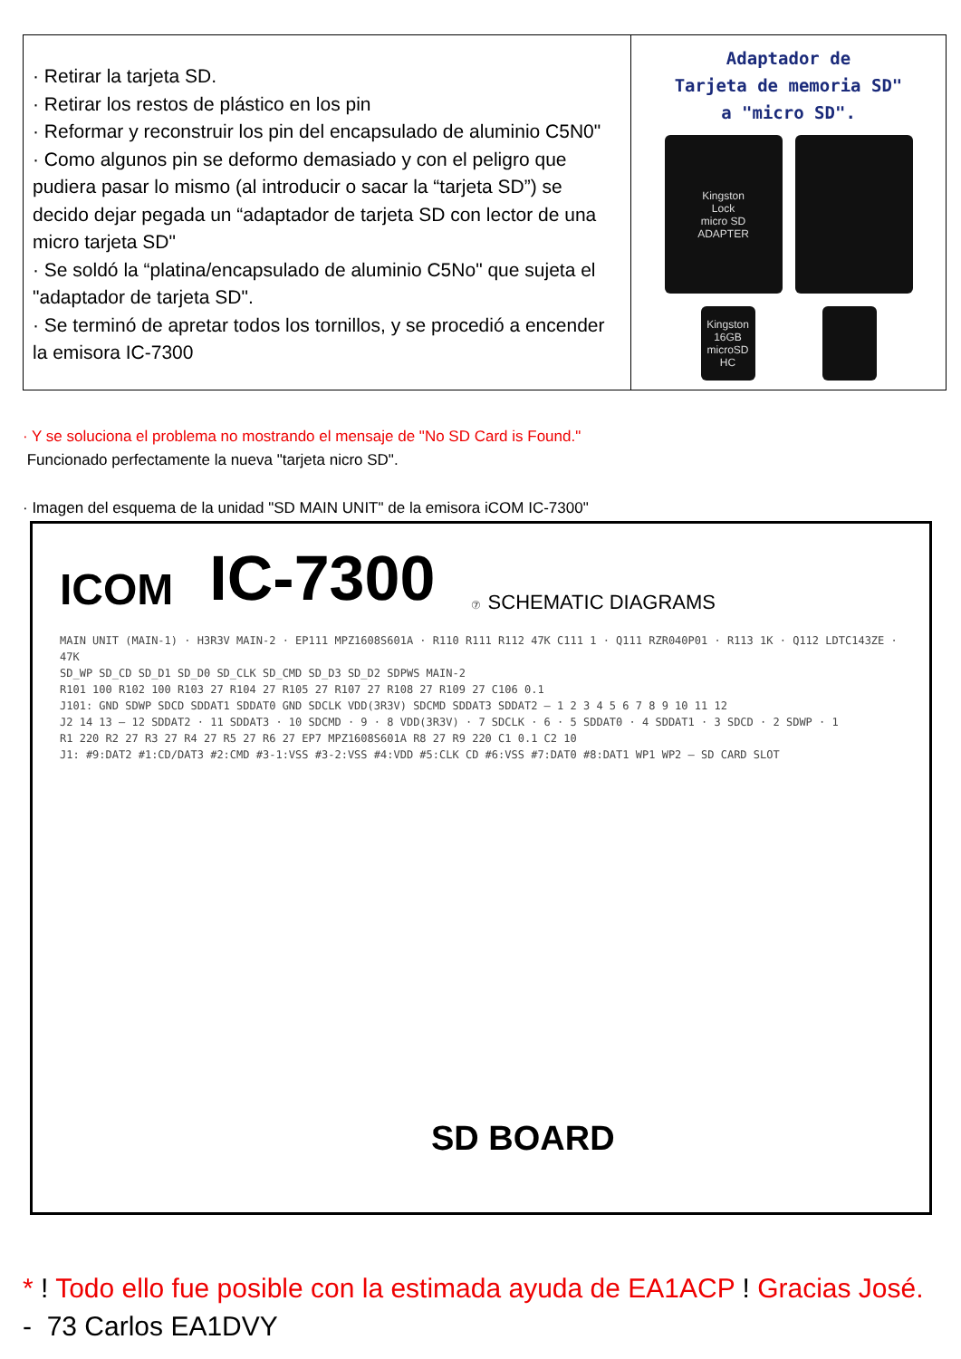| · Retirar la tarjeta SD. · Retirar los restos de plástico en los pin · Reformar y reconstruir los pin del encapsulado de aluminio C5N0" · Como algunos pin se deformo demasiado y con el peligro que pudiera pasar lo mismo (al introducir o sacar la “tarjeta SD”) se decido dejar pegada un “adaptador de tarjeta SD con lector de una micro tarjeta SD" · Se soldó la “platina/encapsulado de aluminio C5No" que sujeta el "adaptador de tarjeta SD". · Se terminó de apretar todos los tornillos, y se procedió a encender la emisora IC-7300 | Adaptador de Tarjeta de memoria SD" a "micro SD". Kingston Lock micro SD ADAPTER Kingston 16GB microSD HC |
· Y se soluciona el problema no mostrando el mensaje de "No SD Card is Found."
Funcionado perfectamente la nueva "tarjeta nicro SD".
· Imagen del esquema de la unidad "SD MAIN UNIT" de la emisora iCOM IC-7300"
ICOM IC-7300 ⑦ SCHEMATIC DIAGRAMS
MAIN UNIT (MAIN-1) · H3R3V MAIN-2 · EP111 MPZ1608S601A · R110 R111 R112 47K C111 1 · Q111 RZR040P01 · R113 1K · Q112 LDTC143ZE · 47K
SD_WP SD_CD SD_D1 SD_D0 SD_CLK SD_CMD SD_D3 SD_D2 SDPWS MAIN-2
R101 100 R102 100 R103 27 R104 27 R105 27 R107 27 R108 27 R109 27 C106 0.1
J101: GND SDWP SDCD SDDAT1 SDDAT0 GND SDCLK VDD(3R3V) SDCMD SDDAT3 SDDAT2 — 1 2 3 4 5 6 7 8 9 10 11 12
J2 14 13 — 12 SDDAT2 · 11 SDDAT3 · 10 SDCMD · 9 · 8 VDD(3R3V) · 7 SDCLK · 6 · 5 SDDAT0 · 4 SDDAT1 · 3 SDCD · 2 SDWP · 1
R1 220 R2 27 R3 27 R4 27 R5 27 R6 27 EP7 MPZ1608S601A R8 27 R9 220 C1 0.1 C2 10
J1: #9:DAT2 #1:CD/DAT3 #2:CMD #3-1:VSS #3-2:VSS #4:VDD #5:CLK CD #6:VSS #7:DAT0 #8:DAT1 WP1 WP2 — SD CARD SLOT
SD BOARD
* ! Todo ello fue posible con la estimada ayuda de EA1ACP ! Gracias José.
- 73 Carlos EA1DVY